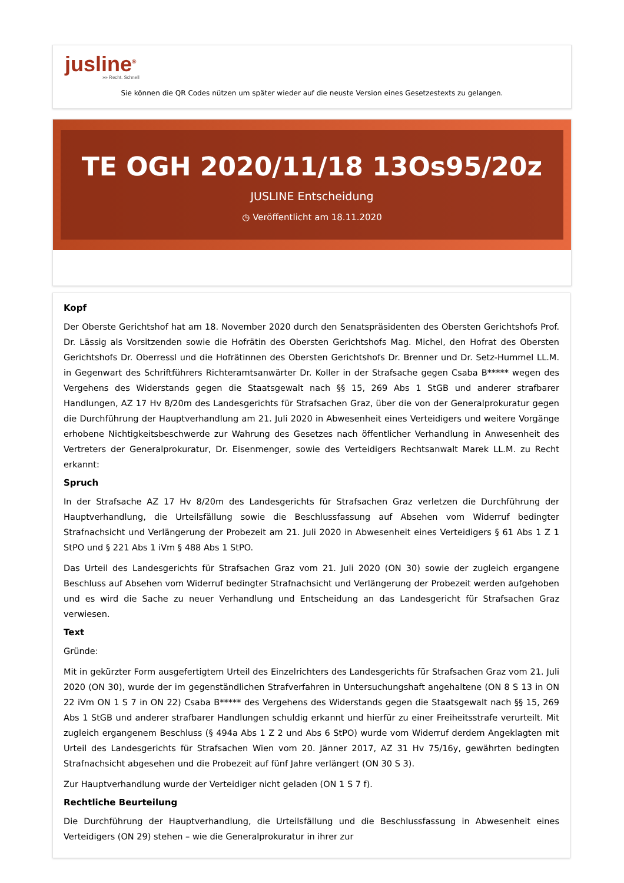jusline<sup>®</sup>
»» Recht. Schnell
Sie können die QR Codes nützen um später wieder auf die neuste Version eines Gesetzestexts zu gelangen.
TE OGH 2020/11/18 13Os95/20z
JUSLINE Entscheidung
◷ Veröffentlicht am 18.11.2020
Kopf
Der Oberste Gerichtshof hat am 18. November 2020 durch den Senatspräsidenten des Obersten Gerichtshofs Prof. Dr. Lässig als Vorsitzenden sowie die Hofrätin des Obersten Gerichtshofs Mag. Michel, den Hofrat des Obersten Gerichtshofs Dr. Oberressl und die Hofrätinnen des Obersten Gerichtshofs Dr. Brenner und Dr. Setz-Hummel LL.M. in Gegenwart des Schriftführers Richteramtsanwärter Dr. Koller in der Strafsache gegen Csaba B***** wegen des Vergehens des Widerstands gegen die Staatsgewalt nach §§ 15, 269 Abs 1 StGB und anderer strafbarer Handlungen, AZ 17 Hv 8/20m des Landesgerichts für Strafsachen Graz, über die von der Generalprokuratur gegen die Durchführung der Hauptverhandlung am 21. Juli 2020 in Abwesenheit eines Verteidigers und weitere Vorgänge erhobene Nichtigkeitsbeschwerde zur Wahrung des Gesetzes nach öffentlicher Verhandlung in Anwesenheit des Vertreters der Generalprokuratur, Dr. Eisenmenger, sowie des Verteidigers Rechtsanwalt Marek LL.M. zu Recht erkannt:
Spruch
In der Strafsache AZ 17 Hv 8/20m des Landesgerichts für Strafsachen Graz verletzen die Durchführung der Hauptverhandlung, die Urteilsfällung sowie die Beschlussfassung auf Absehen vom Widerruf bedingter Strafnachsicht und Verlängerung der Probezeit am 21. Juli 2020 in Abwesenheit eines Verteidigers § 61 Abs 1 Z 1 StPO und § 221 Abs 1 iVm § 488 Abs 1 StPO.
Das Urteil des Landesgerichts für Strafsachen Graz vom 21. Juli 2020 (ON 30) sowie der zugleich ergangene Beschluss auf Absehen vom Widerruf bedingter Strafnachsicht und Verlängerung der Probezeit werden aufgehoben und es wird die Sache zu neuer Verhandlung und Entscheidung an das Landesgericht für Strafsachen Graz verwiesen.
Text
Gründe:
Mit in gekürzter Form ausgefertigtem Urteil des Einzelrichters des Landesgerichts für Strafsachen Graz vom 21. Juli 2020 (ON 30), wurde der im gegenständlichen Strafverfahren in Untersuchungshaft angehaltene (ON 8 S 13 in ON 22 iVm ON 1 S 7 in ON 22) Csaba B***** des Vergehens des Widerstands gegen die Staatsgewalt nach §§ 15, 269 Abs 1 StGB und anderer strafbarer Handlungen schuldig erkannt und hierfür zu einer Freiheitsstrafe verurteilt. Mit zugleich ergangenem Beschluss (§ 494a Abs 1 Z 2 und Abs 6 StPO) wurde vom Widerruf derdem Angeklagten mit Urteil des Landesgerichts für Strafsachen Wien vom 20. Jänner 2017, AZ 31 Hv 75/16y, gewährten bedingten Strafnachsicht abgesehen und die Probezeit auf fünf Jahre verlängert (ON 30 S 3).
Zur Hauptverhandlung wurde der Verteidiger nicht geladen (ON 1 S 7 f).
Rechtliche Beurteilung
Die Durchführung der Hauptverhandlung, die Urteilsfällung und die Beschlussfassung in Abwesenheit eines Verteidigers (ON 29) stehen – wie die Generalprokuratur in ihrer zur